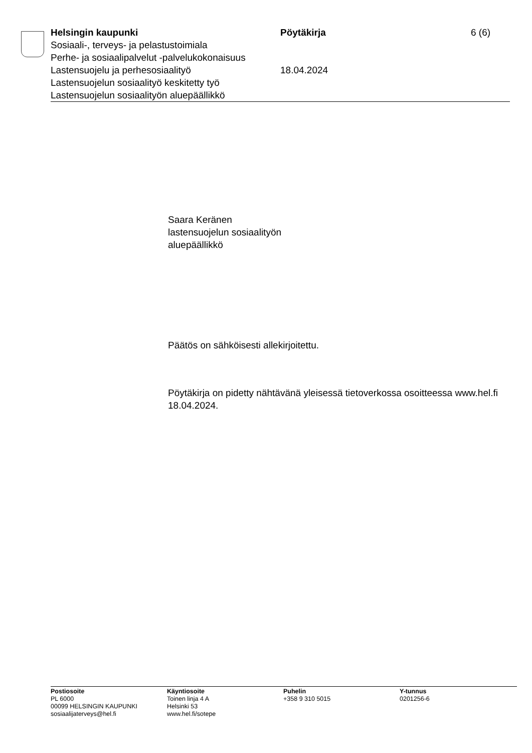Helsingin kaupunki Pöytäkirja 6 (6)
Sosiaali-, terveys- ja pelastustoimiala
Perhe- ja sosiaalipalvelut -palvelukokonaisuus
Lastensuojelu ja perhesosiaalityö 18.04.2024
Lastensuojelun sosiaalityö keskitetty työ
Lastensuojelun sosiaalityön aluepäällikkö
Saara Keränen
lastensuojelun sosiaalityön
aluepäällikkö
Päätös on sähköisesti allekirjoitettu.
Pöytäkirja on pidetty nähtävänä yleisessä tietoverkossa osoitteessa www.hel.fi 18.04.2024.
Postiosoite
PL 6000
00099 HELSINGIN KAUPUNKI
sosiaalijaterveys@hel.fi
Käyntiosoite
Toinen linja 4 A
Helsinki 53
www.hel.fi/sotepe
Puhelin
+358 9 310 5015
Y-tunnus
0201256-6